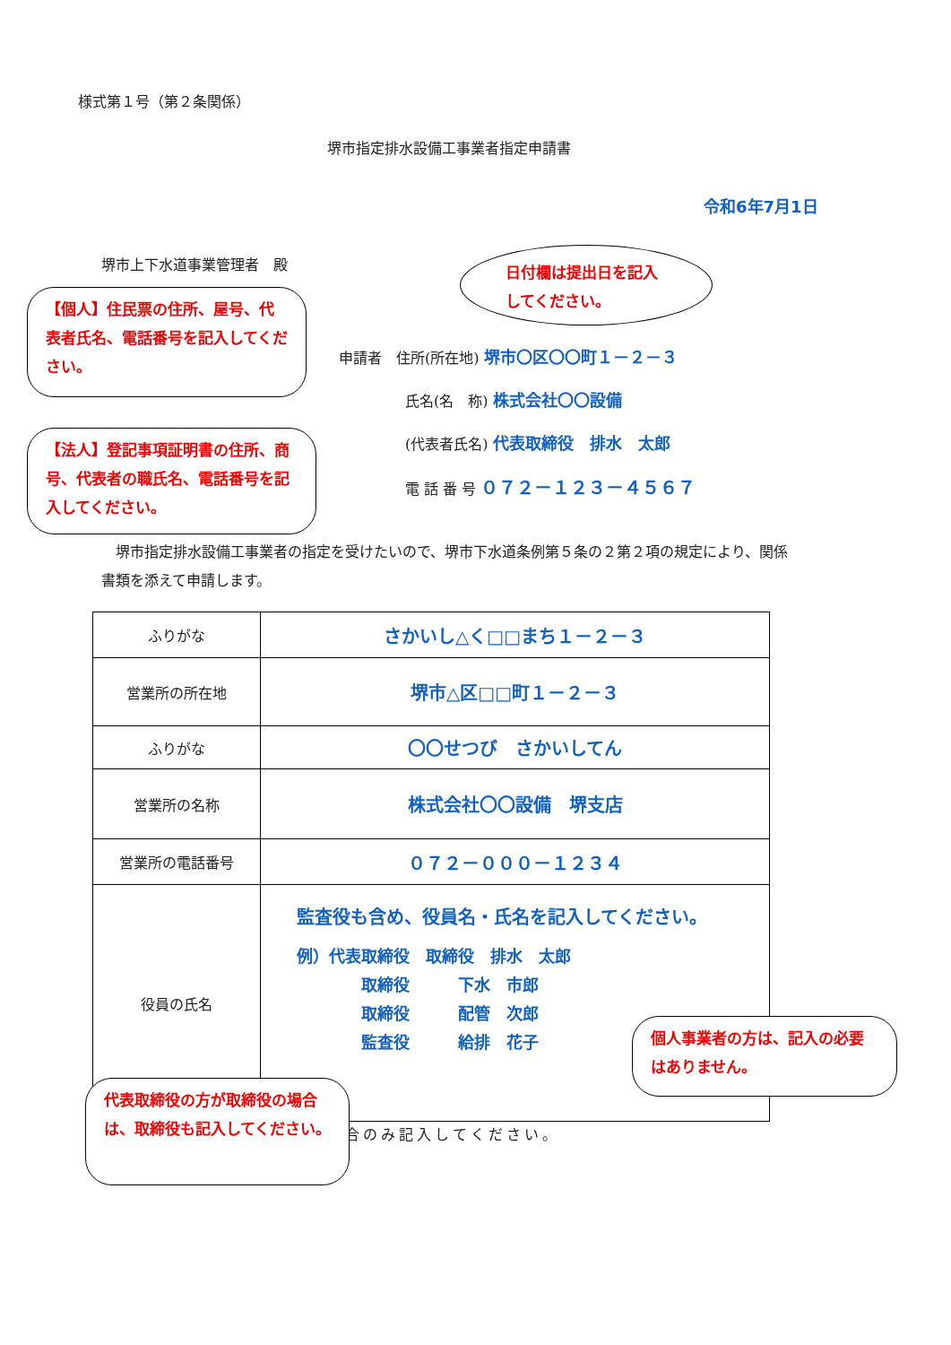様式第１号（第２条関係）
堺市指定排水設備工事業者指定申請書
令和6年7月1日
堺市上下水道事業管理者　殿
日付欄は提出日を記入してください。
【個人】住民票の住所、屋号、代表者氏名、電話番号を記入してください。
【法人】登記事項証明書の住所、商号、代表者の職氏名、電話番号を記入してください。
申請者　住所(所在地) 堺市〇区〇〇町１－２－３
氏名(名　称) 株式会社〇〇設備
(代表者氏名) 代表取締役　排水　太郎
電 話 番 号 ０７２－１２３－４５６７
　堺市指定排水設備工事業者の指定を受けたいので、堺市下水道条例第５条の２第２項の規定により、関係書類を添えて申請します。
| ふりがな | さかいし△く□□まち１－２－３ |
| 営業所の所在地 | 堺市△区□□町１－２－３ |
| ふりがな | 〇〇せつび さかいしてん |
| 営業所の名称 | 株式会社〇〇設備 堺支店 |
| 営業所の電話番号 | ０７２－０００－１２３４ |
| 役員の氏名 | 監査役も含め、役員名・氏名を記入してください。 例）代表取締役 取締役 排水 太郎 取締役 下水 市郎 取締役 配管 次郎 監査役 給排 花子 |
合のみ記入してください。
個人事業者の方は、記入の必要はありません。
代表取締役の方が取締役の場合は、取締役も記入してください。